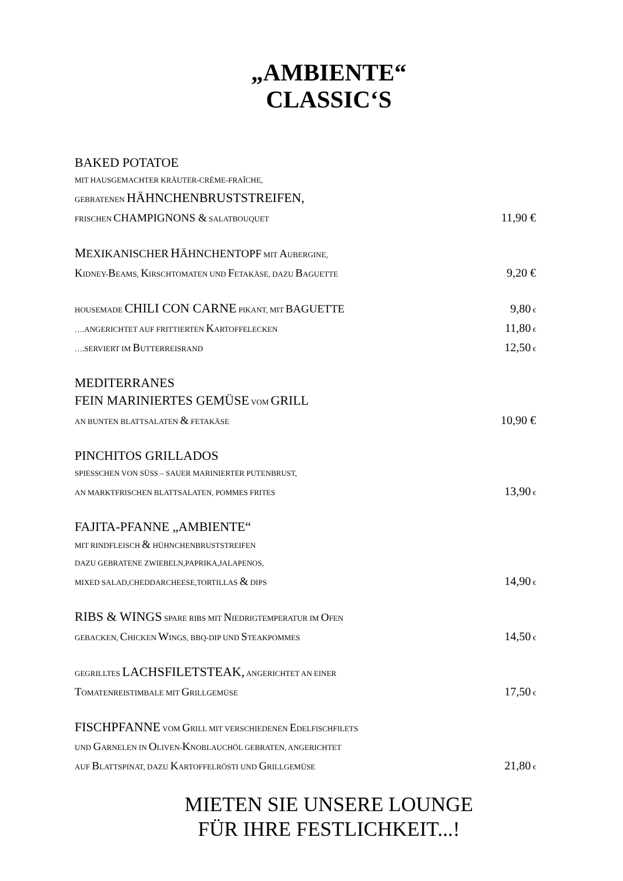„AMBIENTE“
CLASSIC‘S
BAKED POTATOE
MIT HAUSGEMACHTER KRÄUTER-CRÈME-FRAÎCHE,
GEBRATENEN HÄHNCHENBRUSTSTREIFEN,
FRISCHEN CHAMPIGNONS & SALATBOUQUET 11,90 €
MEXIKANISCHER HÄHNCHENTOPF MIT AUBERGINE,
KIDNEY-BEAMS, KIRSCHTOMATEN UND FETAKÄSE, DAZU BAGUETTE 9,20 €
HOUSEMADE CHILI CON CARNE PIKANT, MIT BAGUETTE 9,80 €
….ANGERICHTET AUF FRITTIERTEN KARTOFFELECKEN 11,80 €
….SERVIERT IM BUTTERREISRAND 12,50 €
MEDITERRANES
FEIN MARINIERTES GEMÜSE VOM GRILL
AN BUNTEN BLATTSALATEN & FETAKÄSE 10,90 €
PINCHITOS GRILLADOS
SPIESSCHEN VON SÜSS – SAUER MARINIERTER PUTENBRUST,
AN MARKTFRISCHEN BLATTSALATEN, POMMES FRITES 13,90 €
FAJITA-PFANNE „AMBIENTE“
MIT RINDFLEISCH & HÜHNCHENBRUSTSTREIFEN
DAZU GEBRATENE ZWIEBELN,PAPRIKA,JALAPENOS,
MIXED SALAD,CHEDDARCHEESE,TORTILLAS & DIPS 14,90 €
RIBS & WINGS SPARE RIBS MIT NIEDRIGTEMPERATUR IM OFEN
GEBACKEN, CHICKEN WINGS, BBQ-DIP UND STEAKPOMMES 14,50 €
GEGRILLTES LACHSFILETSTEAK, ANGERICHTET AN EINER
TOMATENREISTIMBALE MIT GRILLGEMÜSE 17,50 €
FISCHPFANNE VOM GRILL MIT VERSCHIEDENEN EDELFISCHFILETS
UND GARNELEN IN OLIVEN-KNOBLAUCHÖL GEBRATEN, ANGERICHTET
AUF BLATTSPINAT, DAZU KARTOFFELRÖSTI UND GRILLGEMÜSE 21,80 €
MIETEN SIE UNSERE LOUNGE
FÜR IHRE FESTLICHKEIT...!